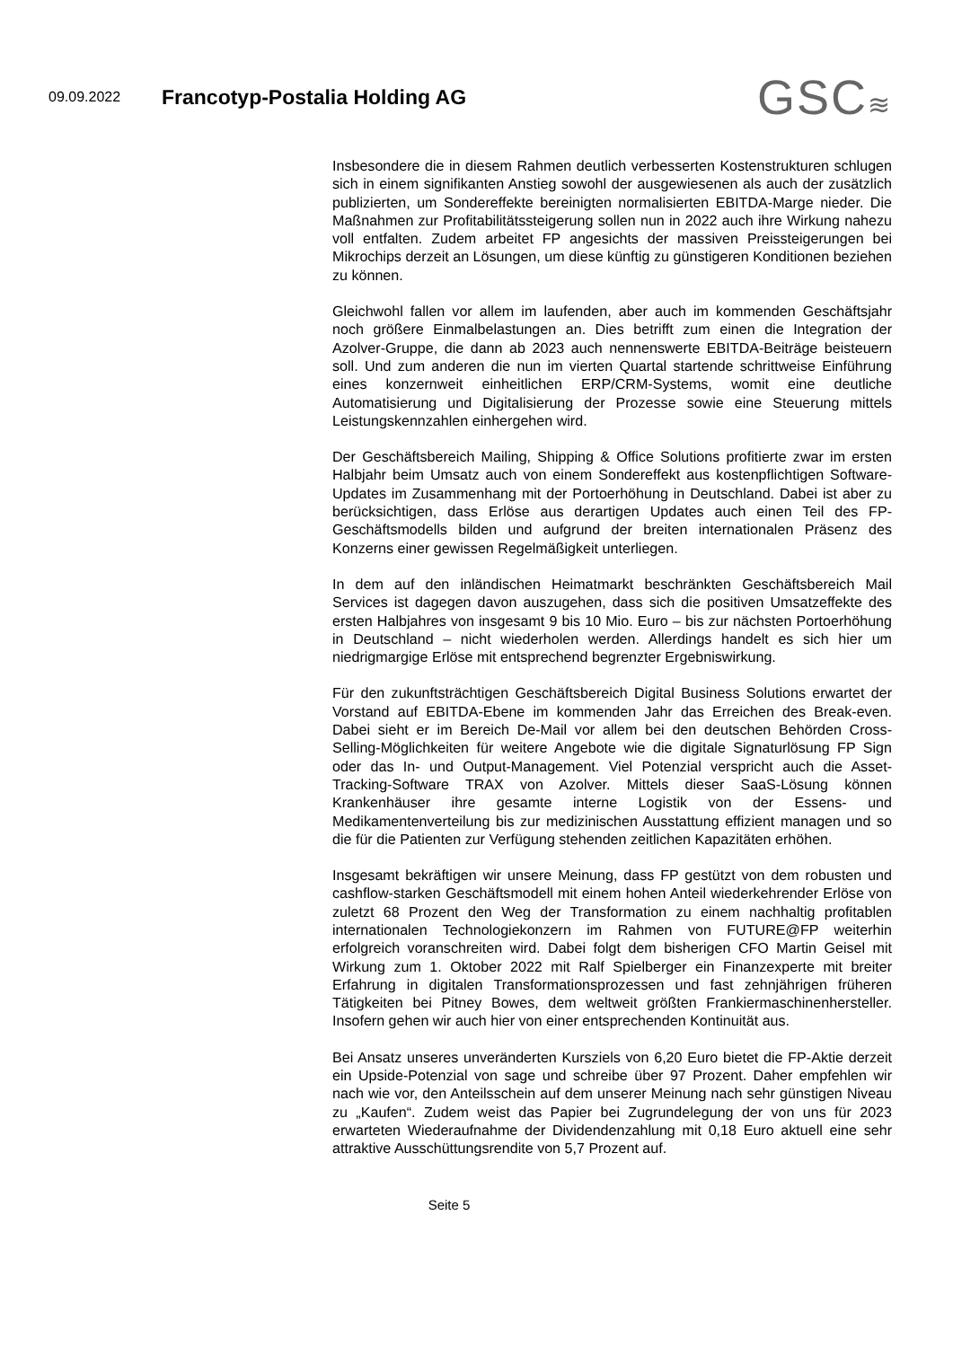09.09.2022
Francotyp-Postalia Holding AG
GSC≋
Insbesondere die in diesem Rahmen deutlich verbesserten Kostenstrukturen schlugen sich in einem signifikanten Anstieg sowohl der ausgewiesenen als auch der zusätzlich publizierten, um Sondereffekte bereinigten normalisierten EBITDA-Marge nieder. Die Maßnahmen zur Profitabilitätssteigerung sollen nun in 2022 auch ihre Wirkung nahezu voll entfalten. Zudem arbeitet FP angesichts der massiven Preissteigerungen bei Mikrochips derzeit an Lösungen, um diese künftig zu günstigeren Konditionen beziehen zu können.
Gleichwohl fallen vor allem im laufenden, aber auch im kommenden Geschäftsjahr noch größere Einmalbelastungen an. Dies betrifft zum einen die Integration der Azolver-Gruppe, die dann ab 2023 auch nennenswerte EBITDA-Beiträge beisteuern soll. Und zum anderen die nun im vierten Quartal startende schrittweise Einführung eines konzernweit einheitlichen ERP/CRM-Systems, womit eine deutliche Automatisierung und Digitalisierung der Prozesse sowie eine Steuerung mittels Leistungskennzahlen einhergehen wird.
Der Geschäftsbereich Mailing, Shipping & Office Solutions profitierte zwar im ersten Halbjahr beim Umsatz auch von einem Sondereffekt aus kostenpflichtigen Software-Updates im Zusammenhang mit der Portoerhöhung in Deutschland. Dabei ist aber zu berücksichtigen, dass Erlöse aus derartigen Updates auch einen Teil des FP-Geschäftsmodells bilden und aufgrund der breiten internationalen Präsenz des Konzerns einer gewissen Regelmäßigkeit unterliegen.
In dem auf den inländischen Heimatmarkt beschränkten Geschäftsbereich Mail Services ist dagegen davon auszugehen, dass sich die positiven Umsatzeffekte des ersten Halbjahres von insgesamt 9 bis 10 Mio. Euro – bis zur nächsten Portoerhöhung in Deutschland – nicht wiederholen werden. Allerdings handelt es sich hier um niedrigmargige Erlöse mit entsprechend begrenzter Ergebniswirkung.
Für den zukunftsträchtigen Geschäftsbereich Digital Business Solutions erwartet der Vorstand auf EBITDA-Ebene im kommenden Jahr das Erreichen des Break-even. Dabei sieht er im Bereich De-Mail vor allem bei den deutschen Behörden Cross-Selling-Möglichkeiten für weitere Angebote wie die digitale Signaturlösung FP Sign oder das In- und Output-Management. Viel Potenzial verspricht auch die Asset-Tracking-Software TRAX von Azolver. Mittels dieser SaaS-Lösung können Krankenhäuser ihre gesamte interne Logistik von der Essens- und Medikamentenverteilung bis zur medizinischen Ausstattung effizient managen und so die für die Patienten zur Verfügung stehenden zeitlichen Kapazitäten erhöhen.
Insgesamt bekräftigen wir unsere Meinung, dass FP gestützt von dem robusten und cashflow-starken Geschäftsmodell mit einem hohen Anteil wiederkehrender Erlöse von zuletzt 68 Prozent den Weg der Transformation zu einem nachhaltig profitablen internationalen Technologiekonzern im Rahmen von FUTURE@FP weiterhin erfolgreich voranschreiten wird. Dabei folgt dem bisherigen CFO Martin Geisel mit Wirkung zum 1. Oktober 2022 mit Ralf Spielberger ein Finanzexperte mit breiter Erfahrung in digitalen Transformationsprozessen und fast zehnjährigen früheren Tätigkeiten bei Pitney Bowes, dem weltweit größten Frankiermaschinenhersteller. Insofern gehen wir auch hier von einer entsprechenden Kontinuität aus.
Bei Ansatz unseres unveränderten Kursziels von 6,20 Euro bietet die FP-Aktie derzeit ein Upside-Potenzial von sage und schreibe über 97 Prozent. Daher empfehlen wir nach wie vor, den Anteilsschein auf dem unserer Meinung nach sehr günstigen Niveau zu „Kaufen“. Zudem weist das Papier bei Zugrundelegung der von uns für 2023 erwarteten Wiederaufnahme der Dividendenzahlung mit 0,18 Euro aktuell eine sehr attraktive Ausschüttungsrendite von 5,7 Prozent auf.
Seite 5